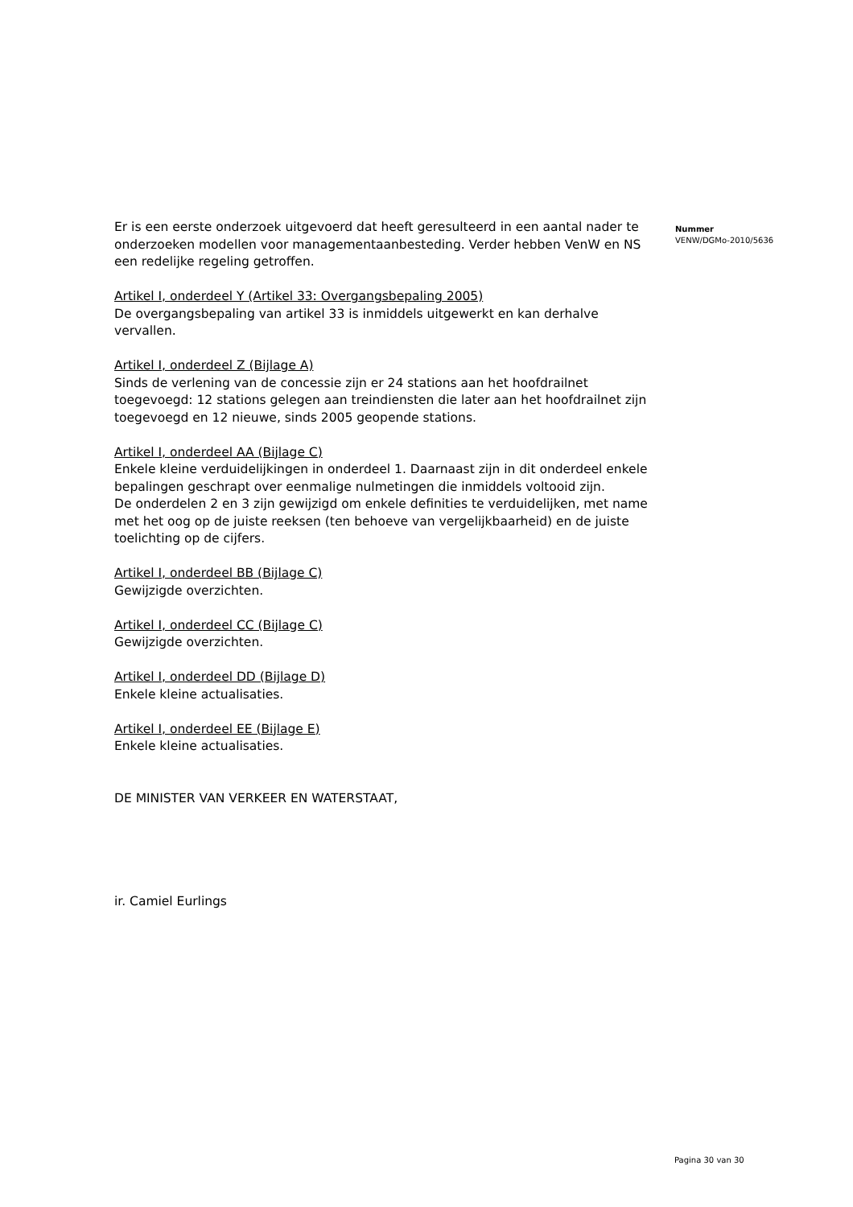Er is een eerste onderzoek uitgevoerd dat heeft geresulteerd in een aantal nader te onderzoeken modellen voor managementaanbesteding. Verder hebben VenW en NS een redelijke regeling getroffen.
Artikel I, onderdeel Y (Artikel 33: Overgangsbepaling 2005)
De overgangsbepaling van artikel 33 is inmiddels uitgewerkt en kan derhalve vervallen.
Artikel I, onderdeel Z (Bijlage A)
Sinds de verlening van de concessie zijn er 24 stations aan het hoofdrailnet toegevoegd: 12 stations gelegen aan treindiensten die later aan het hoofdrailnet zijn toegevoegd en 12 nieuwe, sinds 2005 geopende stations.
Artikel I, onderdeel AA (Bijlage C)
Enkele kleine verduidelijkingen in onderdeel 1. Daarnaast zijn in dit onderdeel enkele bepalingen geschrapt over eenmalige nulmetingen die inmiddels voltooid zijn.
De onderdelen 2 en 3 zijn gewijzigd om enkele definities te verduidelijken, met name met het oog op de juiste reeksen (ten behoeve van vergelijkbaarheid) en de juiste toelichting op de cijfers.
Artikel I, onderdeel BB (Bijlage C)
Gewijzigde overzichten.
Artikel I, onderdeel CC (Bijlage C)
Gewijzigde overzichten.
Artikel I, onderdeel DD (Bijlage D)
Enkele kleine actualisaties.
Artikel I, onderdeel EE (Bijlage E)
Enkele kleine actualisaties.
DE MINISTER VAN VERKEER EN WATERSTAAT,
ir. Camiel Eurlings
Nummer
VENW/DGMo-2010/5636
Pagina 30 van 30